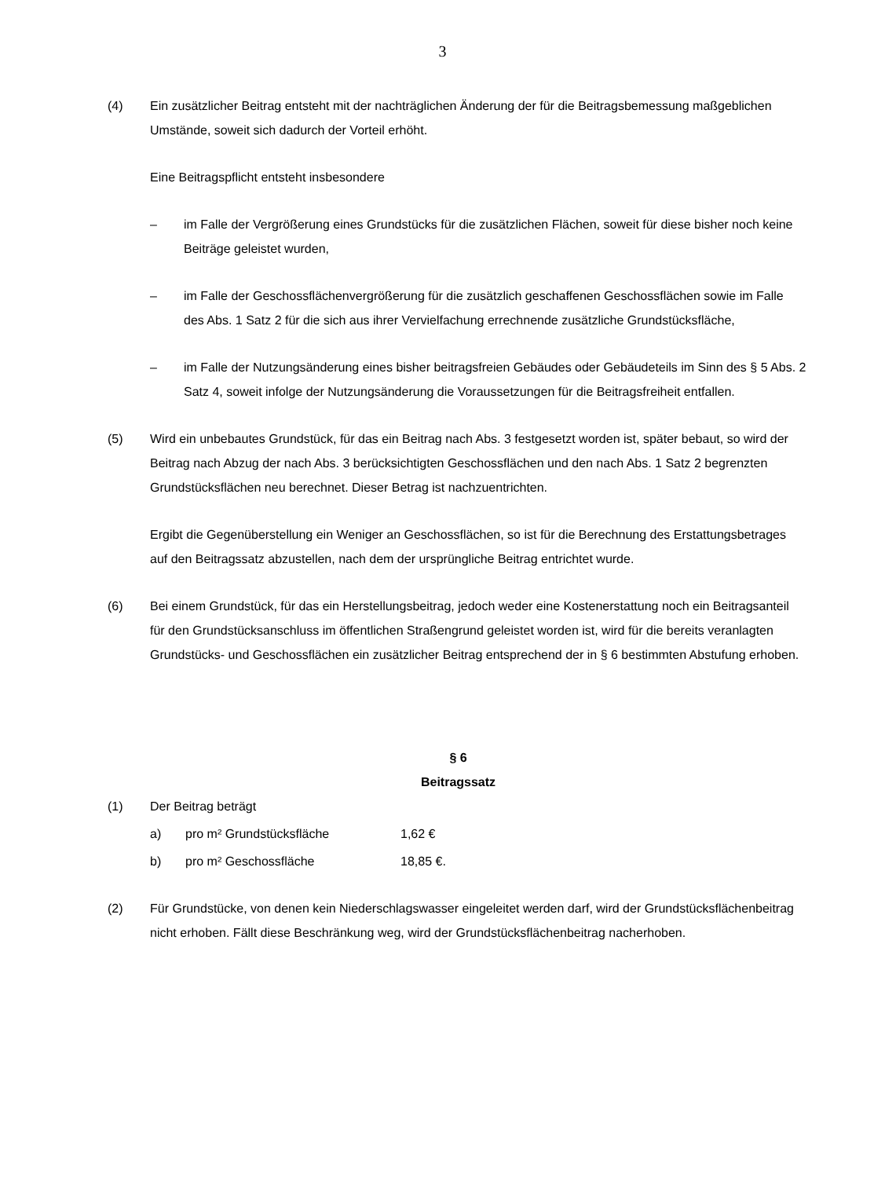3
(4) Ein zusätzlicher Beitrag entsteht mit der nachträglichen Änderung der für die Beitragsbemessung maßgeblichen Umstände, soweit sich dadurch der Vorteil erhöht.
Eine Beitragspflicht entsteht insbesondere
– im Falle der Vergrößerung eines Grundstücks für die zusätzlichen Flächen, soweit für diese bisher noch keine Beiträge geleistet wurden,
– im Falle der Geschossflächenvergrößerung für die zusätzlich geschaffenen Geschossflächen sowie im Falle des Abs. 1 Satz 2 für die sich aus ihrer Vervielfachung errechnende zusätzliche Grundstücksfläche,
– im Falle der Nutzungsänderung eines bisher beitragsfreien Gebäudes oder Gebäudeteils im Sinn des § 5 Abs. 2 Satz 4, soweit infolge der Nutzungsänderung die Voraussetzungen für die Beitragsfreiheit entfallen.
(5) Wird ein unbebautes Grundstück, für das ein Beitrag nach Abs. 3 festgesetzt worden ist, später bebaut, so wird der Beitrag nach Abzug der nach Abs. 3 berücksichtigten Geschossflächen und den nach Abs. 1 Satz 2 begrenzten Grundstücksflächen neu berechnet. Dieser Betrag ist nachzuentrichten.
Ergibt die Gegenüberstellung ein Weniger an Geschossflächen, so ist für die Berechnung des Erstattungsbetrages auf den Beitragssatz abzustellen, nach dem der ursprüngliche Beitrag entrichtet wurde.
(6) Bei einem Grundstück, für das ein Herstellungsbeitrag, jedoch weder eine Kostenerstattung noch ein Beitragsanteil für den Grundstücksanschluss im öffentlichen Straßengrund geleistet worden ist, wird für die bereits veranlagten Grundstücks- und Geschossflächen ein zusätzlicher Beitrag entsprechend der in § 6 bestimmten Abstufung erhoben.
§ 6
Beitragssatz
(1) Der Beitrag beträgt
a) pro m² Grundstücksfläche 1,62 €
b) pro m² Geschossfläche 18,85 €.
(2) Für Grundstücke, von denen kein Niederschlagswasser eingeleitet werden darf, wird der Grundstücksflächenbeitrag nicht erhoben. Fällt diese Beschränkung weg, wird der Grundstücksflächenbeitrag nacherhoben.